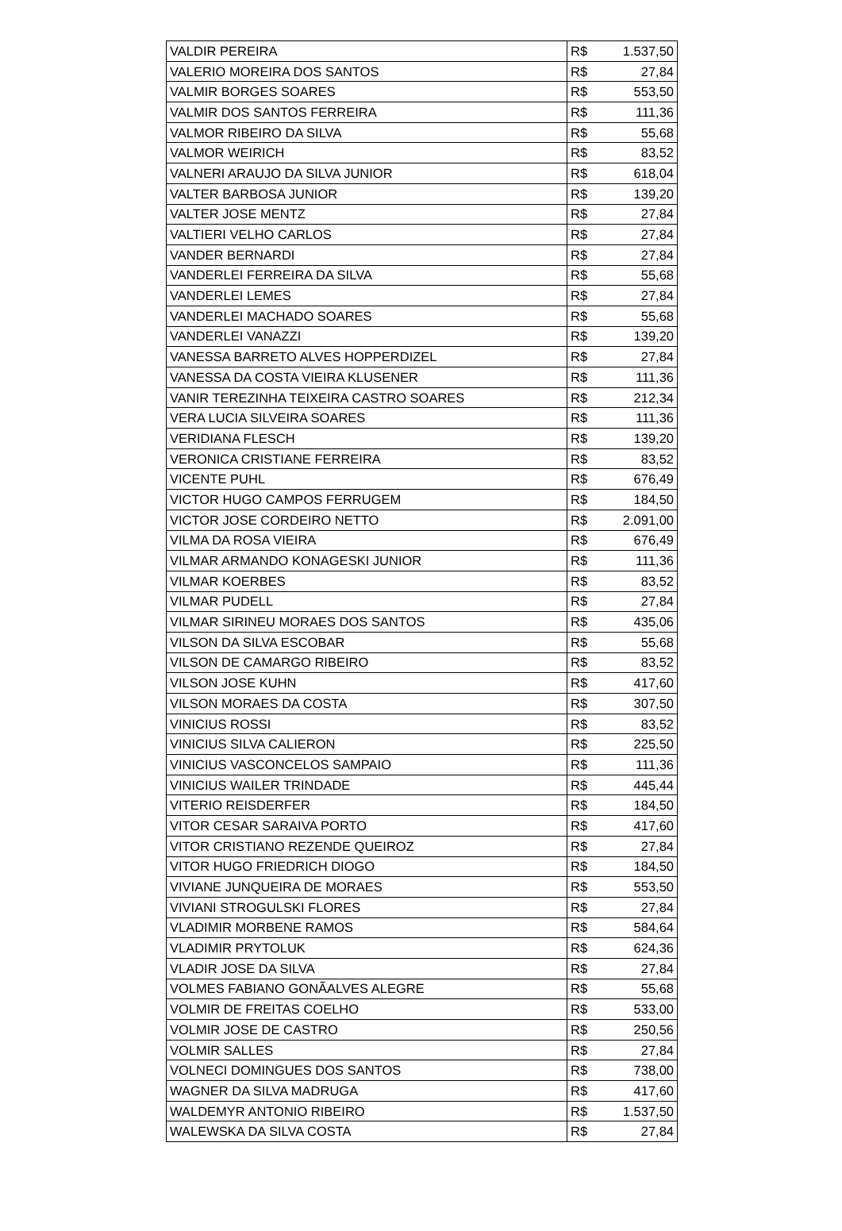| VALDIR PEREIRA | R$ | 1.537,50 |
| VALERIO MOREIRA DOS SANTOS | R$ | 27,84 |
| VALMIR BORGES SOARES | R$ | 553,50 |
| VALMIR DOS SANTOS FERREIRA | R$ | 111,36 |
| VALMOR RIBEIRO DA SILVA | R$ | 55,68 |
| VALMOR WEIRICH | R$ | 83,52 |
| VALNERI ARAUJO DA SILVA JUNIOR | R$ | 618,04 |
| VALTER BARBOSA JUNIOR | R$ | 139,20 |
| VALTER JOSE MENTZ | R$ | 27,84 |
| VALTIERI VELHO CARLOS | R$ | 27,84 |
| VANDER BERNARDI | R$ | 27,84 |
| VANDERLEI FERREIRA DA SILVA | R$ | 55,68 |
| VANDERLEI LEMES | R$ | 27,84 |
| VANDERLEI MACHADO SOARES | R$ | 55,68 |
| VANDERLEI VANAZZI | R$ | 139,20 |
| VANESSA BARRETO ALVES HOPPERDIZEL | R$ | 27,84 |
| VANESSA DA COSTA VIEIRA KLUSENER | R$ | 111,36 |
| VANIR TEREZINHA TEIXEIRA CASTRO SOARES | R$ | 212,34 |
| VERA LUCIA SILVEIRA SOARES | R$ | 111,36 |
| VERIDIANA FLESCH | R$ | 139,20 |
| VERONICA CRISTIANE FERREIRA | R$ | 83,52 |
| VICENTE PUHL | R$ | 676,49 |
| VICTOR HUGO CAMPOS FERRUGEM | R$ | 184,50 |
| VICTOR JOSE CORDEIRO NETTO | R$ | 2.091,00 |
| VILMA DA ROSA VIEIRA | R$ | 676,49 |
| VILMAR ARMANDO KONAGESKI JUNIOR | R$ | 111,36 |
| VILMAR KOERBES | R$ | 83,52 |
| VILMAR PUDELL | R$ | 27,84 |
| VILMAR SIRINEU MORAES DOS SANTOS | R$ | 435,06 |
| VILSON DA SILVA ESCOBAR | R$ | 55,68 |
| VILSON DE CAMARGO RIBEIRO | R$ | 83,52 |
| VILSON JOSE KUHN | R$ | 417,60 |
| VILSON MORAES DA COSTA | R$ | 307,50 |
| VINICIUS ROSSI | R$ | 83,52 |
| VINICIUS SILVA CALIERON | R$ | 225,50 |
| VINICIUS VASCONCELOS SAMPAIO | R$ | 111,36 |
| VINICIUS WAILER TRINDADE | R$ | 445,44 |
| VITERIO REISDERFER | R$ | 184,50 |
| VITOR CESAR SARAIVA PORTO | R$ | 417,60 |
| VITOR CRISTIANO REZENDE QUEIROZ | R$ | 27,84 |
| VITOR HUGO FRIEDRICH DIOGO | R$ | 184,50 |
| VIVIANE JUNQUEIRA DE MORAES | R$ | 553,50 |
| VIVIANI STROGULSKI FLORES | R$ | 27,84 |
| VLADIMIR MORBENE RAMOS | R$ | 584,64 |
| VLADIMIR PRYTOLUK | R$ | 624,36 |
| VLADIR JOSE DA SILVA | R$ | 27,84 |
| VOLMES FABIANO GONÃALVES ALEGRE | R$ | 55,68 |
| VOLMIR DE FREITAS COELHO | R$ | 533,00 |
| VOLMIR JOSE DE CASTRO | R$ | 250,56 |
| VOLMIR SALLES | R$ | 27,84 |
| VOLNECI DOMINGUES DOS SANTOS | R$ | 738,00 |
| WAGNER DA SILVA MADRUGA | R$ | 417,60 |
| WALDEMYR ANTONIO RIBEIRO | R$ | 1.537,50 |
| WALEWSKA DA SILVA COSTA | R$ | 27,84 |